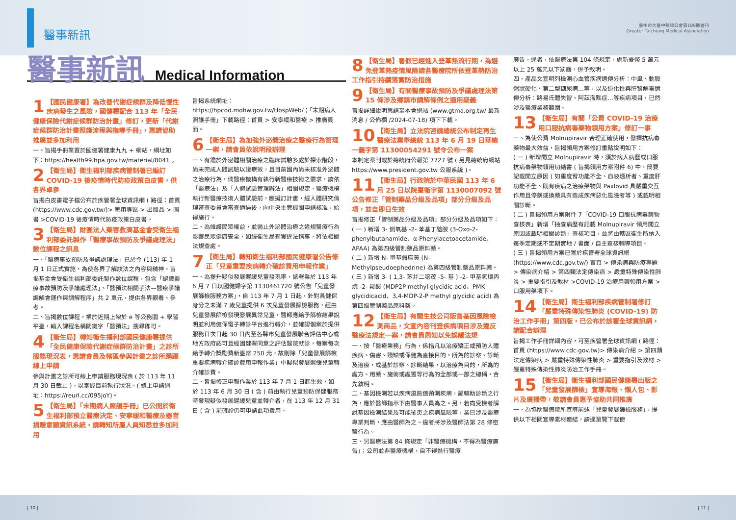醫事新訊
臺中市大臺中醫師公會第189期會刊
Greater Taichung Medical Association
醫事新訊 Medical Information
1 【國民健康署】為改善代謝症候群及降低慢性疾病發生之風險，國健署配合 113 年「全民健康保險代謝症候群防治計畫」修訂，更新「代謝症候群防治計畫照護流程與指導手冊」，惠請協助推廣並多加利用
一、旨揭手冊業置於國健署健康九九 + 網站，網址如下：https://health99.hpa.gov.tw/material/8041 。
2 【衛生局】衛生福利部疾病管制署已編訂 COVID-19 後疫情時代防疫政策白皮書，供各界卓參
旨揭白皮書電子檔公布於疾管署全球資訊網 ( 路徑：首頁 (https://www.cdc.gov.tw/)> 應用專區 > 出版品 > 圖書 >COVID-19 後疫情時代防疫政策白皮書。
3 【衛生局】財團法人藥害救濟基金會受衛生福利部委託製作「醫療事故預防及爭議處理法」數位課程之訊息
一、「醫療事故預防及爭議處理法」已於今 (113) 年 1 月 1 日正式實施，為使各界了解該法之內容與精神，旨揭基金會受衛生福利部委託製作數位課程，包含「認識醫療事故預防及爭議處理法」、「醫預法相關子法—醫療爭議調解會運作與調解程序」共 2 單元，提供各界觀看、參考。
二、旨揭數位課程，業於近期上架於 e 等公務園 + 學習平臺，輸入課程名稱關鍵字「醫預法」搜尋即可。
4 【衛生局】轉知衛生福利部國民健康署提供「全民健康保險代謝症候群防治計畫」之診所服務現況表，惠請會員及轄區參與計畫之診所踴躍線上申請
參與計畫之診所可線上申請服務現況表 ( 於 113 年 11 月 30 日截止 )，以掌握目前執行狀況。( 線上申請網址：https://reurl.cc/095joY)。
5 【衛生局】「末期病人照護手冊」已公開於衛生福利部預立醫療決定、安寧緩和醫療及器官捐贈意願資訊系統，請轉知所屬人員知悉並多加利用
旨揭系統網址：https://hpcod.mohw.gov.tw/HospWeb/；「末期病人照護手冊」下載路徑：首頁 > 安寧緩和醫療 > 推廣頁面。
6 【衛生局】為加強外泌體治療之醫療行為管理一案，請會員依說明段辦理
一、有鑑於外泌體相關治療之臨床試驗多處於探索階段，尚未完成人體試驗以證療效，且目前國內尚未核准外泌體之治療行為，倘醫療機構有執行新醫療技術之需求，請依「醫療法」及「人體試驗管理辦法」相關規定，醫療機構執行新醫療技術人體試驗前，應擬訂計畫，經人體研究倫理審查委員會審查通過後，向中央主管機關申請核准，始得施行。
二、為維護民眾權益，並遏止外泌體治療之違規醫療行為影響民眾健康安全，如經衛生局查獲違法情事，將依相關法規查處。
7 【衛生局】轉知衛生福利部國民健康署公告修正「兒童重要疾病轉介確診費用申報作業」
一、為提升疑似發展遲緩兒童發現率，該署業於 113 年 6 月 7 日以國健婦字第 1130461720 號公告「兒童發展篩檢服務方案」，自 113 年 7 月 1 日起，針對具健保身分之未滿 7 歲兒童提供 6 次兒童發展篩檢服務，經由兒童發展篩檢發現發展異常兒童，醫師應給予篩檢結果說明並利用健保電子轉診平台進行轉介，並確認個案於提供服務日次日起 30 日內至各縣市兒童發展聯合評估中心或地方政府認可且經國健署同意之評估醫院就診，每案每次給予轉介獎勵費新臺幣 250 元，故刪除「兒童發展篩檢重要疾病轉介確診費用申報作業」中疑似發展遲緩兒童轉介確診費。
二、旨揭修正申報作業於 113 年 7 月 1 日起生效，如於 113 年 6 月 30 日 ( 含 ) 前由執行兒童預防保健服務時發現疑似發展遲緩兒童並轉介者，在 113 年 12 月 31 日 ( 含 ) 前確診仍可申請此項費用。
8 【衛生局】暑假已經進入登革熱流行期，為避免登革熱疫情風險請各醫療院所依登革熱防治工作指引持續落實防治措施
9 【衛生局】有關醫療事故預防及爭議處理法第 15 條涉及鄉鎮市調解條例之適用疑義
旨揭詳細說明惠請至本會網站 (www.gtma.org.tw/ 最新消息 / 公佈欄 /2024-07-18) 項下下載。
10 【衛生局】立法院咨請總統公布制定再生醫療法業奉總統 113 年 6 月 19 日華總一義字第 11300054291 號令公布一案
本制定案刊載於總統府公報第 7727 號 ( 另見總統府網站 https://www.president.gov.tw 公報系統 )。
11 【衛生局】行政院於中華民國 113 年 6 月 25 日以院臺衛字第 1130007092 號公告修正「管制藥品分級及品項」部分分級及品項，並自即日生效
旨揭修正「管制藥品分級及品項」部分分級及品項如下：
( 一 ) 新增 3- 側氧基 -2- 苯基丁醯胺 (3-Oxo-2-phenylbutanamide、α-Phenylacetoacetamide、APAA) 為第四級管制藥品原料藥。
( 二 ) 新增 N- 甲基假麻黃 (N-Methylpseudoephedrine) 為第四級管制藥品原料藥。
( 三 ) 新增 3- ( 1,3- 苯并二噁茂 -5- 基 ) -2- 甲基氧環丙烷 -2- 羧酸 (MDP2P methyl glycidic acid、PMK glycidicacid、3,4-MDP-2-P methyl glycidic acid) 為第四級管制藥品原料藥。
12 【衛生局】有關生技公司販售基因風險檢測商品，文宣內容刊登疾病項目涉及違反醫療法規定一案，請會員周知以免誤觸法規
一、按「醫療業務」行為，係指凡以治療矯正或預防人體疾病、傷害、殘缺或保健為直接目的，所為的診察、診斷及治療，或基於診察、診斷結果，以治療為目的，所為的處方、用藥、施術或處置等行為的全部或一部之總稱，合先敘明。
二、基因檢測若以疾病風險值預測疾病，屬輔助診斷之行為，應於醫師指示下由醫事人員為之。另，若向受檢者解說基因檢測結果及可能罹患之疾病風險等，業已涉及醫療專業判斷，應由醫師為之。違者將涉及醫師法第 28 條密醫行為。
三、另醫療法第 84 條規定「非醫療機構，不得為醫療廣告」；公司並非醫療機構，自不得進行醫療
廣告。違者，依醫療法第 104 條規定，處新臺幣 5 萬元以上 25 萬元以下罰鍰，併予敘明。
四、產品文宣明列檢測心血管疾病遺傳分析：中風、動脈粥狀硬化、第二型糖尿病…等，以及退化性與肝腎解毒遺傳分析：路易氏體失智、阿茲海默症…等疾病項目，已然涉及醫療業務範圍。
13 【衛生局】有關「公費 COVID-19 治療用口服抗病毒藥物領用方案」修訂一事
一、為使公費 Molnupiravir 合理正確使用，發揮抗病毒藥物最大效益，旨揭領用方案修訂重點說明如下：
( 一 ) 新增開立 Molnupiravir 時，須於病人病歷或口服抗病毒藥物領用切結書 ( 旨揭領用方案附件 6) 中，簡要記載開立原因 ( 如重度腎功能不全、血液透析者、重度肝功能不全、既有疾病之治療藥物與 Paxlovid 具嚴重交互作用且停藥或換藥具有造成疾病惡化風險者等 ) 或載明相關診斷。
( 二 ) 旨揭領用方案附件 7「COVID-19 口服抗病毒藥物查核表」新增「抽查病歷有記載 Molnupiravir 領用開立原因或載明相關診斷」查核項目，並將由轄區衛生所納入每季定期或不定期實地 / 書面 / 自主查核輔導項目。
( 三 ) 旨揭領用方案已置於疾管署全球資訊網 (https://www.cdc.gov.tw/) 首頁 > 傳染病與防疫專題 > 傳染病介紹 > 第四類法定傳染病 > 嚴重特殊傳染性肺炎 > 重要指引及教材 >COVID-19 治療用藥領用方案 > 口服用藥項下。
14 【衛生局】衛生福利部疾病管制署修訂「嚴重特殊傳染性肺炎 (COVID-19) 防治工作手冊」第四版，已公布於該署全球資訊網，請配合辦理
旨揭工作手冊詳細內容，可至疾管署全球資訊網 ( 路徑：首頁 (https://www.cdc.gov.tw)> 傳染病介紹 > 第四類法定傳染病 > 嚴重特殊傳染性肺炎 > 重要指引及教材 > 嚴重特殊傳染性肺炎防治工作手冊。
15 【衛生局】衛生福利部國民健康署出版之「兒童發展篩檢」宣導海報、懶人包、影片及廣播帶，敬請會員惠予協助共同推廣
一、為協助醫療院所宣導前述「兒童發展篩檢服務」，提供以下相關宣導素材連結，請逕瀏覽下載使
| 10 | | 11 |